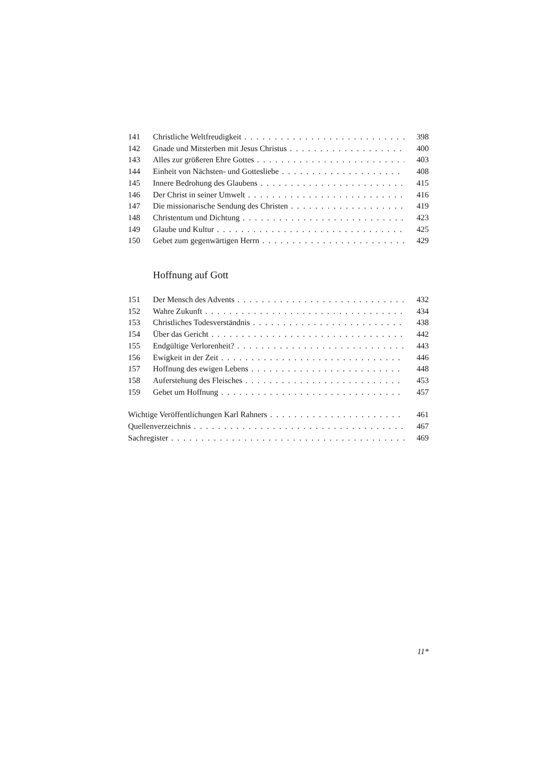141 Christliche Weltfreudigkeit 398
142 Gnade und Mitsterben mit Jesus Christus 400
143 Alles zur größeren Ehre Gottes 403
144 Einheit von Nächsten- und Gottesliebe 408
145 Innere Bedrohung des Glaubens 415
146 Der Christ in seiner Umwelt 416
147 Die missionarische Sendung des Christen 419
148 Christentum und Dichtung 423
149 Glaube und Kultur 425
150 Gebet zum gegenwärtigen Herrn 429
Hoffnung auf Gott
151 Der Mensch des Advents 432
152 Wahre Zukunft 434
153 Christliches Todesverständnis 438
154 Über das Gericht 442
155 Endgültige Verlorenheit? 443
156 Ewigkeit in der Zeit 446
157 Hoffnung des ewigen Lebens 448
158 Auferstehung des Fleisches 453
159 Gebet um Hoffnung 457
Wichtige Veröffentlichungen Karl Rahners 461
Quellenverzeichnis 467
Sachregister 469
11*